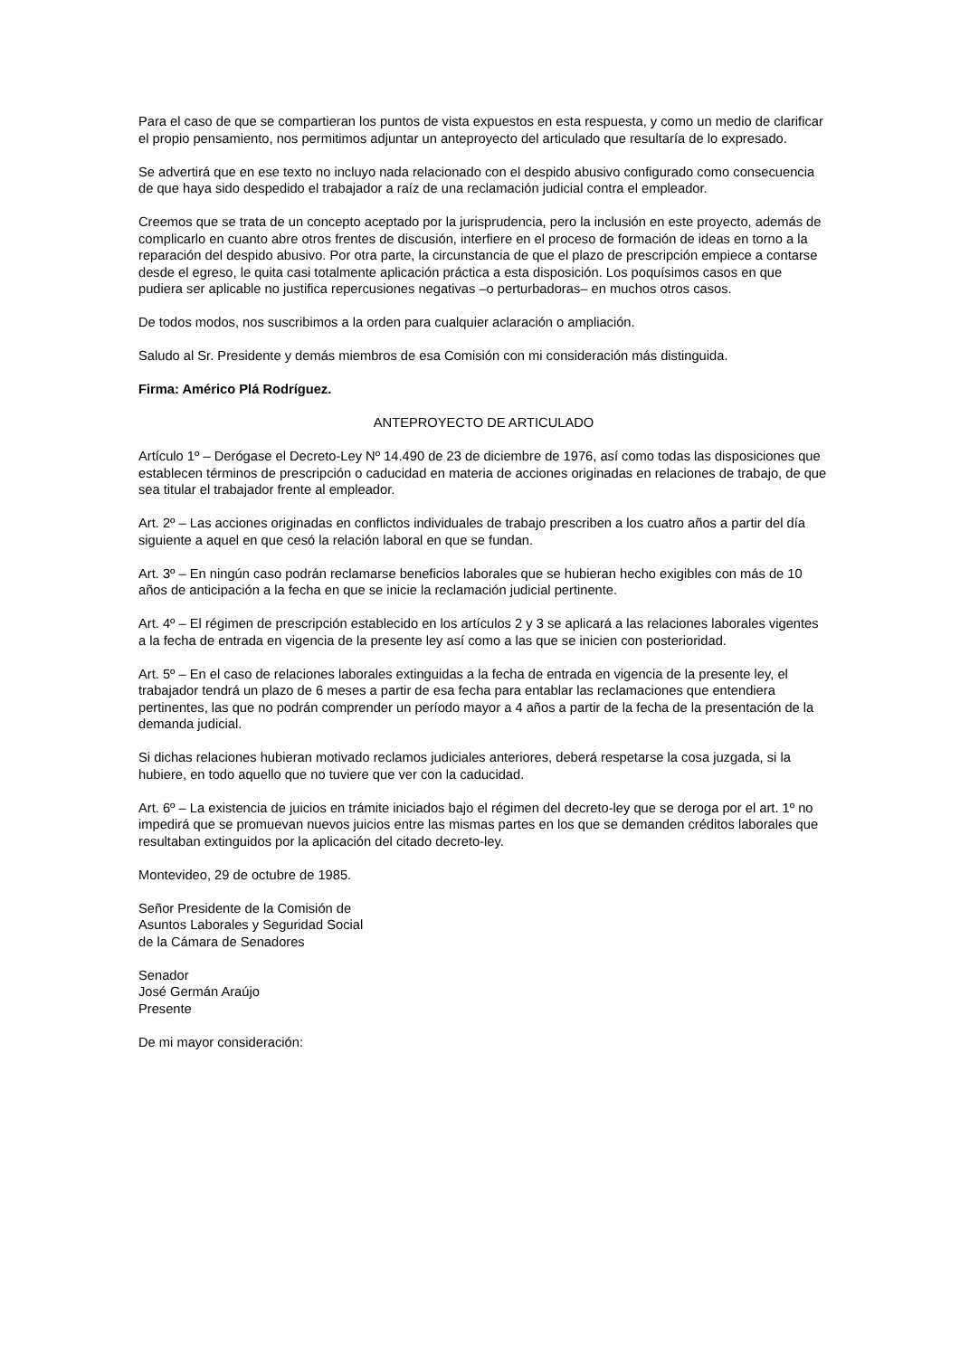Para el caso de que se compartieran los puntos de vista expuestos en esta respuesta, y como un medio de clarificar el propio pensamiento, nos permitimos adjuntar un anteproyecto del articulado que resultaría de lo expresado.
Se advertirá que en ese texto no incluyo nada relacionado con el despido abusivo configurado como consecuencia de que haya sido despedido el trabajador a raíz de una reclamación judicial contra el empleador.
Creemos que se trata de un concepto aceptado por la jurisprudencia, pero la inclusión en este proyecto, además de complicarlo en cuanto abre otros frentes de discusión, interfiere en el proceso de formación de ideas en torno a la reparación del despido abusivo. Por otra parte, la circunstancia de que el plazo de prescripción empiece a contarse desde el egreso, le quita casi totalmente aplicación práctica a esta disposición. Los poquísimos casos en que pudiera ser aplicable no justifica repercusiones negativas –o perturbadoras– en muchos otros casos.
De todos modos, nos suscribimos a la orden para cualquier aclaración o ampliación.
Saludo al Sr. Presidente y demás miembros de esa Comisión con mi consideración más distinguida.
Firma: Américo Plá Rodríguez.
ANTEPROYECTO DE ARTICULADO
Artículo 1º – Deróg­ase el Decreto-Ley Nº 14.490 de 23 de diciembre de 1976, así como todas las disposiciones que establecen términos de prescripción o caducidad en materia de acciones originadas en relaciones de trabajo, de que sea titular el trabajador frente al empleador.
Art. 2º – Las acciones originadas en conflictos individuales de trabajo prescriben a los cuatro años a partir del día siguiente a aquel en que cesó la relación laboral en que se fundan.
Art. 3º – En ningún caso podrán reclamarse beneficios laborales que se hubieran hecho exigibles con más de 10 años de anticipación a la fecha en que se inicie la reclamación judicial pertinente.
Art. 4º – El régimen de prescripción establecido en los artículos 2 y 3 se aplicará a las relaciones laborales vigentes a la fecha de entrada en vigencia de la presente ley así como a las que se inicien con posterioridad.
Art. 5º – En el caso de relaciones laborales extinguidas a la fecha de entrada en vigencia de la presente ley, el trabajador tendrá un plazo de 6 meses a partir de esa fecha para entablar las reclamaciones que entendiera pertinentes, las que no podrán comprender un período mayor a 4 años a partir de la fecha de la presentación de la demanda judicial.
Si dichas relaciones hubieran motivado reclamos judiciales anteriores, deberá respetarse la cosa juzgada, si la hubiere, en todo aquello que no tuviere que ver con la caducidad.
Art. 6º – La existencia de juicios en trámite iniciados bajo el régimen del decreto-ley que se deroga por el art. 1º no impedirá que se promuevan nuevos juicios entre las mismas partes en los que se demanden créditos laborales que resultaban extinguidos por la aplicación del citado decreto-ley.
Montevideo, 29 de octubre de 1985.
Señor Presidente de la Comisión de
Asuntos Laborales y Seguridad Social
de la Cámara de Senadores
Senador
José Germán Araújo
Presente
De mi mayor consideración: